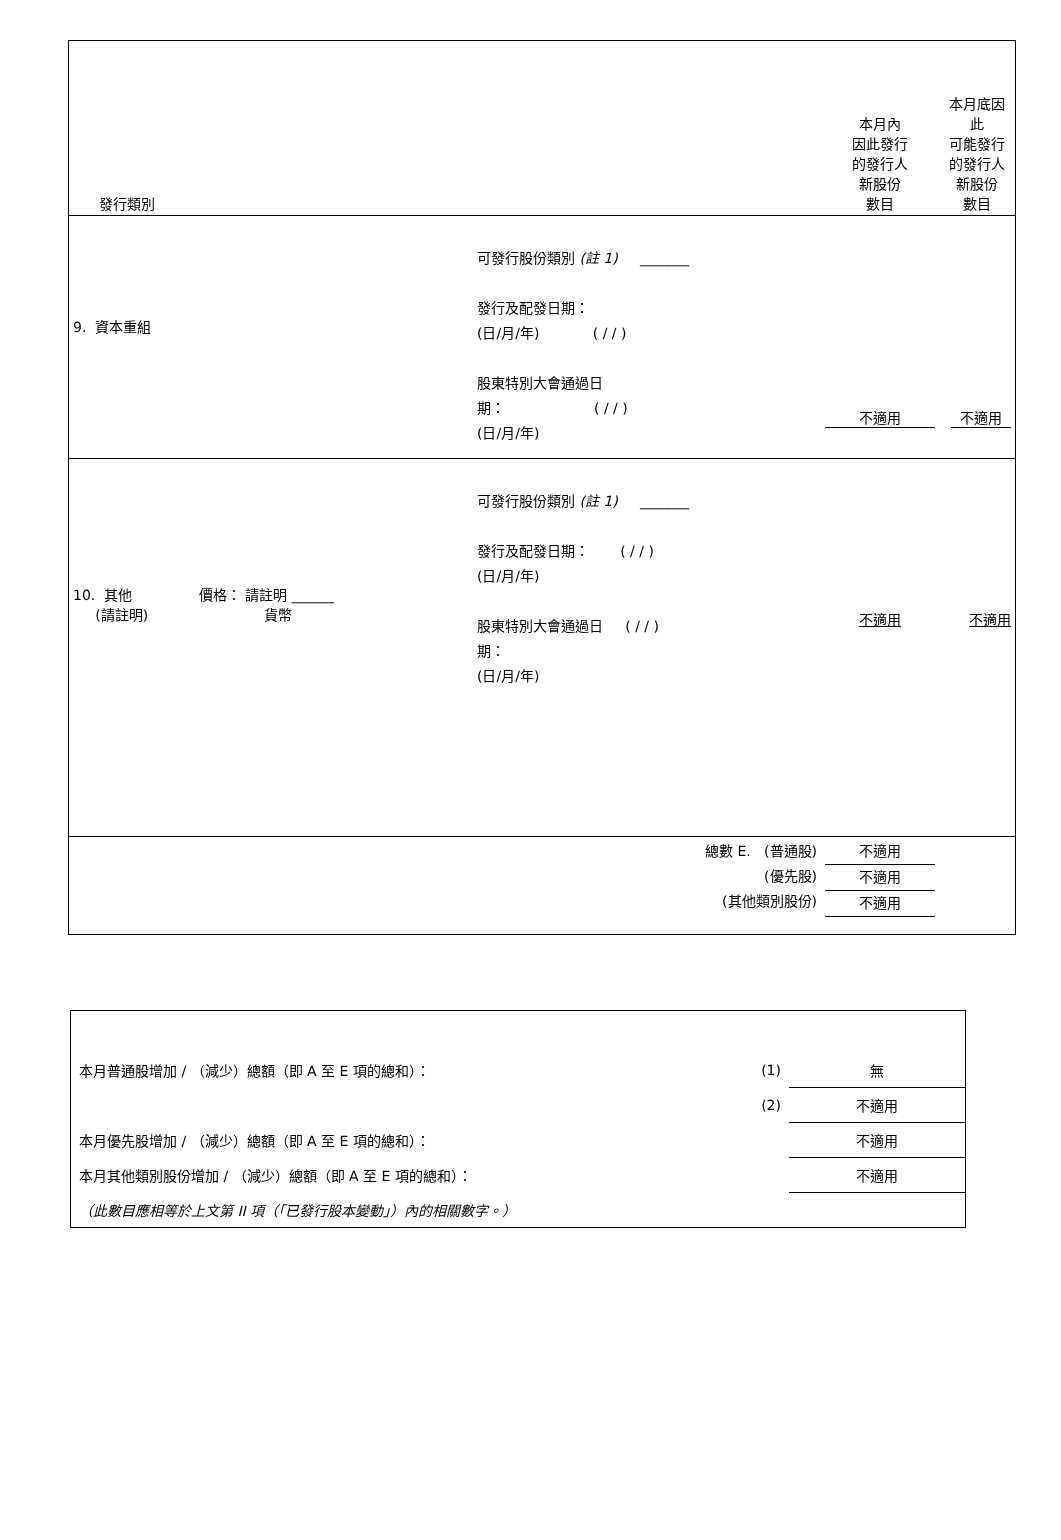| 發行類別 | | 本月內 因此發行 的發行人 新股份 數目 | 本月底因此 可能發行 的發行人 新股份 數目 |
| 9. 資本重組 | 可發行股份類別 (註 1) _______ 發行及配發日期： (日/月/年) ( / / ) 股東特別大會通過日 期： ( / / ) (日/月/年) | 不適用 | 不適用 |
| 10. 其他 價格： 請註明 ______ (請註明) 貨幣 | 可發行股份類別 (註 1) _______ 發行及配發日期： ( / / ) (日/月/年) 股東特別大會通過日 ( / / ) 期： (日/月/年) | 不適用 | 不適用 |
| | 總數 E. (普通股) (優先股) (其他類別股份) | 不適用 不適用 不適用 | |
| 本月普通股增加 / （減少）總額（即 A 至 E 項的總和）： | (1) | 無 |
| | (2) | 不適用 |
| 本月優先股增加 / （減少）總額（即 A 至 E 項的總和）： | | 不適用 |
| 本月其他類別股份增加 / （減少）總額（即 A 至 E 項的總和）： | | 不適用 |
| （此數目應相等於上文第 II 項（「已發行股本變動」）內的相關數字。） | | |